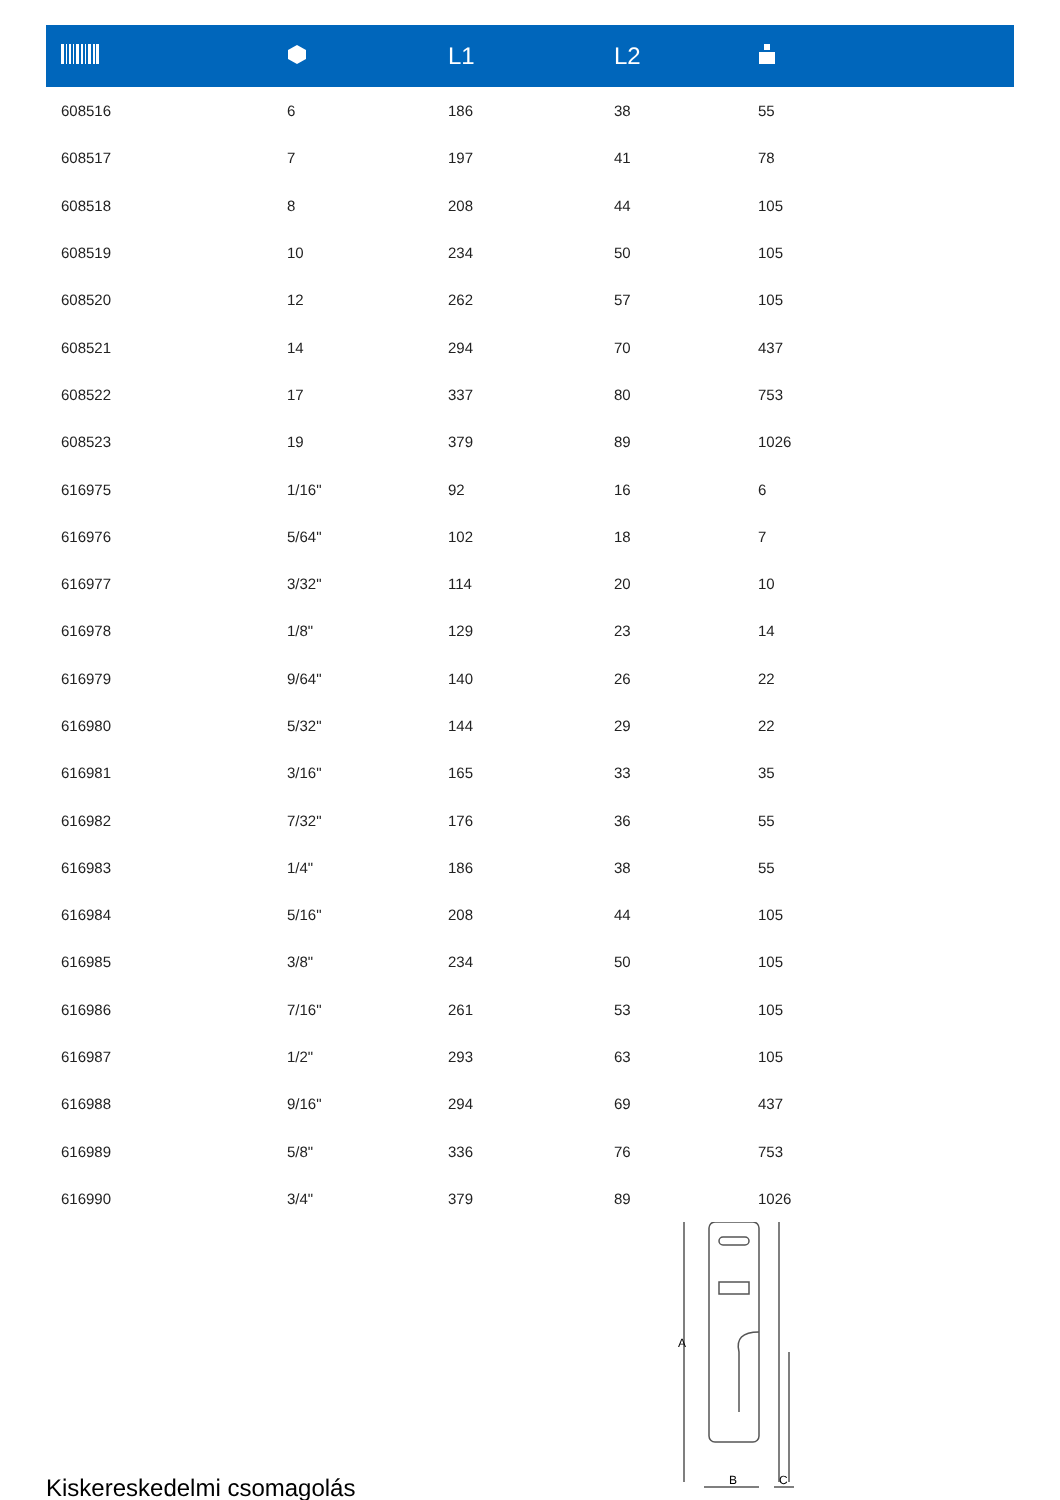| | | L1 | L2 | |
| --- | --- | --- | --- | --- |
| 608516 | 6 | 186 | 38 | 55 |
| 608517 | 7 | 197 | 41 | 78 |
| 608518 | 8 | 208 | 44 | 105 |
| 608519 | 10 | 234 | 50 | 105 |
| 608520 | 12 | 262 | 57 | 105 |
| 608521 | 14 | 294 | 70 | 437 |
| 608522 | 17 | 337 | 80 | 753 |
| 608523 | 19 | 379 | 89 | 1026 |
| 616975 | 1/16" | 92 | 16 | 6 |
| 616976 | 5/64" | 102 | 18 | 7 |
| 616977 | 3/32" | 114 | 20 | 10 |
| 616978 | 1/8" | 129 | 23 | 14 |
| 616979 | 9/64" | 140 | 26 | 22 |
| 616980 | 5/32" | 144 | 29 | 22 |
| 616981 | 3/16" | 165 | 33 | 35 |
| 616982 | 7/32" | 176 | 36 | 55 |
| 616983 | 1/4" | 186 | 38 | 55 |
| 616984 | 5/16" | 208 | 44 | 105 |
| 616985 | 3/8" | 234 | 50 | 105 |
| 616986 | 7/16" | 261 | 53 | 105 |
| 616987 | 1/2" | 293 | 63 | 105 |
| 616988 | 9/16" | 294 | 69 | 437 |
| 616989 | 5/8" | 336 | 76 | 753 |
| 616990 | 3/4" | 379 | 89 | 1026 |
Kiskereskedelmi csomagolás
A
B
C